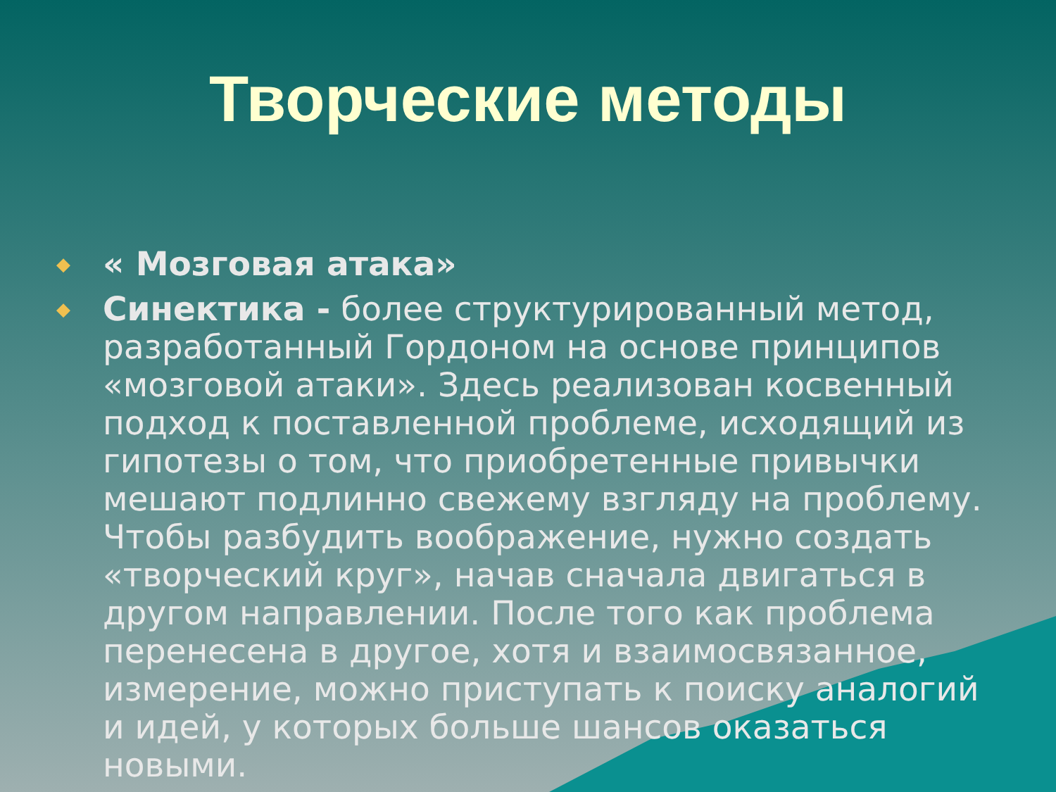Творческие методы
◆ « Мозговая атака»
◆ Синектика - более структурированный метод, разработанный Гордоном на основе принципов «мозговой атаки». Здесь реализован косвенный подход к поставленной проблеме, исходящий из гипотезы о том, что приобретенные привычки мешают подлинно свежему взгляду на проблему. Чтобы разбудить воображение, нужно создать «творческий круг», начав сначала двигаться в другом направлении. После того как проблема перенесена в другое, хотя и взаимосвязанное, измерение, можно приступать к поиску аналогий и идей, у которых больше шансов оказаться новыми.